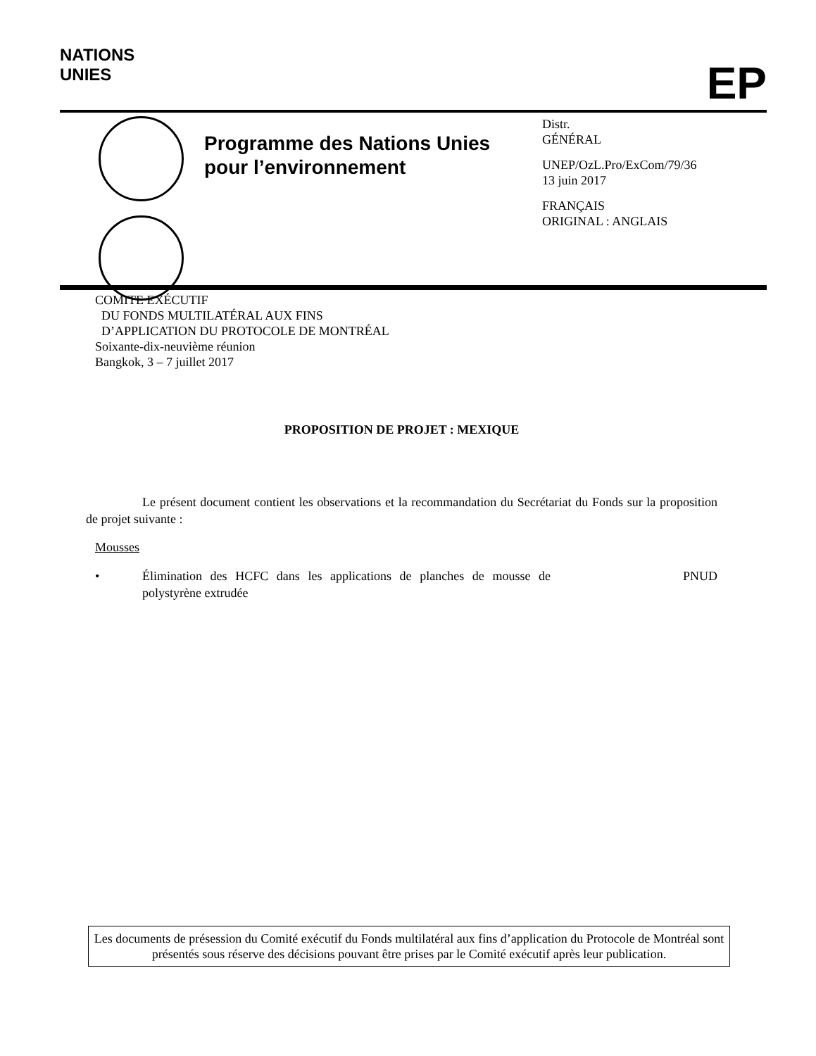NATIONS
UNIES
EP
Programme des Nations Unies pour l’environnement
Distr.
GÉNÉRAL
UNEP/OzL.Pro/ExCom/79/36
13 juin 2017
FRANÇAIS
ORIGINAL : ANGLAIS
COMITE EXÉCUTIF
DU FONDS MULTILATÉRAL AUX FINS
D’APPLICATION DU PROTOCOLE DE MONTRÉAL
Soixante-dix-neuvième réunion
Bangkok, 3 – 7 juillet 2017
PROPOSITION DE PROJET : MEXIQUE
Le présent document contient les observations et la recommandation du Secrétariat du Fonds sur la proposition de projet suivante :
Mousses
• Élimination des HCFC dans les applications de planches de mousse de polystyrène extrudée PNUD
Les documents de présession du Comité exécutif du Fonds multilatéral aux fins d’application du Protocole de Montréal sont présentés sous réserve des décisions pouvant être prises par le Comité exécutif après leur publication.